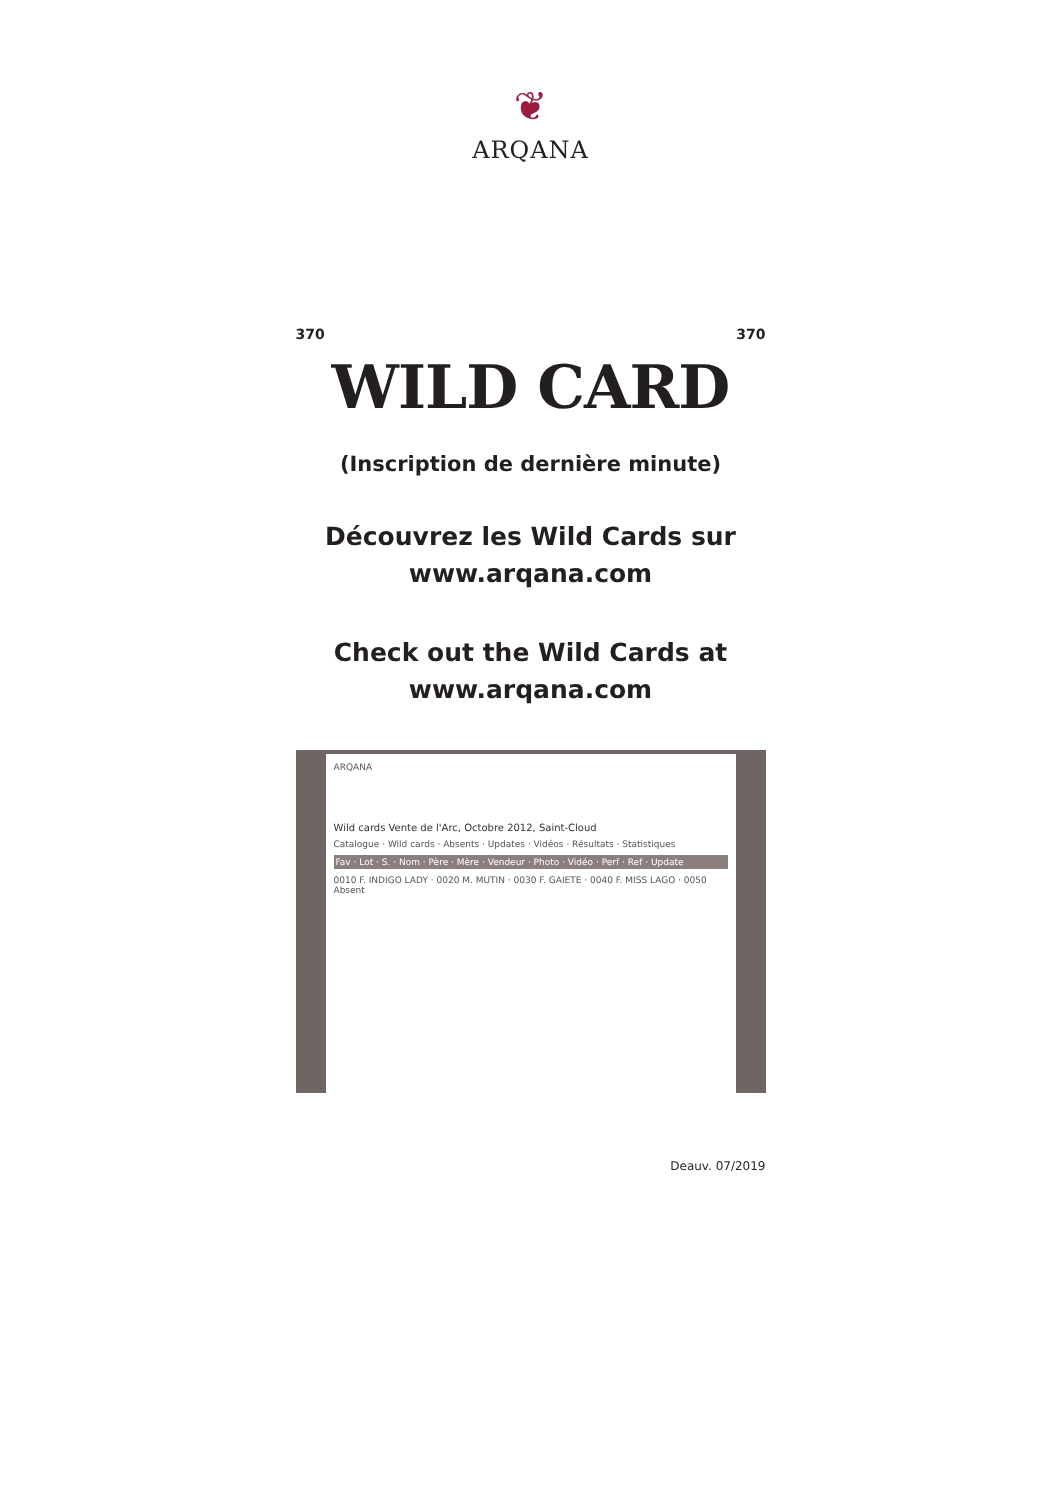❦
ARQANA
370 370
WILD CARD
(Inscription de dernière minute)
Découvrez les Wild Cards sur
www.arqana.com
Check out the Wild Cards at
www.arqana.com
ARQANA
Wild cards Vente de l'Arc, Octobre 2012, Saint-Cloud
Catalogue · Wild cards · Absents · Updates · Vidéos · Résultats · Statistiques
Fav · Lot · S. · Nom · Père · Mère · Vendeur · Photo · Vidéo · Perf · Ref · Update
0010 F. INDIGO LADY · 0020 M. MUTIN · 0030 F. GAIETE · 0040 F. MISS LAGO · 0050 Absent
Deauv. 07/2019